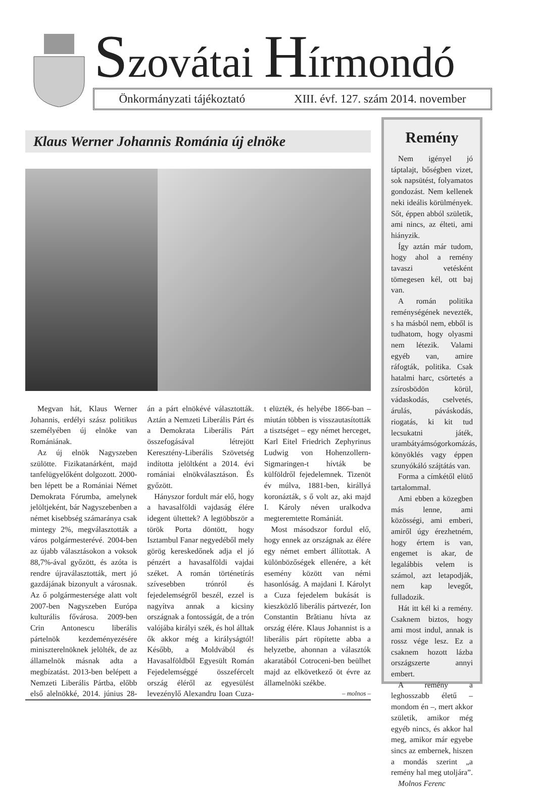Szovátai Hírmondó
Önkormányzati tájékoztató XIII. évf. 127. szám 2014. november
Klaus Werner Johannis Románia új elnöke
Megvan hát, Klaus Werner Johannis, erdélyi szász politikus személyében új elnöke van Romániának.
Az új elnök Nagyszeben szülötte. Fizikatanárként, majd tanfelügyelőként dolgozott. 2000-ben lépett be a Romániai Német Demokrata Fórumba, amelynek jelöltjeként, bár Nagyszebenben a német kisebbség számaránya csak mintegy 2%, megválasztották a város polgármesterévé. 2004-ben az újabb választásokon a voksok 88,7%-ával győzött, és azóta is rendre újraválasztották, mert jó gazdájának bizonyult a városnak. Az ő polgármestersége alatt volt 2007-ben Nagyszeben Európa kulturális fővárosa. 2009-ben Crin Antonescu liberális pártelnök kezdeményezésére miniszterelnöknek jelölték, de az államelnök másnak adta a megbízatást. 2013-ben belépett a Nemzeti Liberális Pártba, előbb első alelnökké, 2014. június 28-án a párt elnökévé választották. Aztán a Nemzeti Liberális Párt és a Demokrata Liberális Párt összefogásával létrejött Keresztény-Liberális Szövetség indította jelöltként a 2014. évi romániai elnökválasztáson. És győzött.
Hányszor fordult már elő, hogy a havasalföldi vajdaság élére idegent ültettek? A legtöbbször a török Porta döntött, hogy Isztambul Fanar negyedéből mely görög kereskedőnek adja el jó pénzért a havasalföldi vajdai széket. A román történetírás szívesebben trónról és fejedelemségről beszél, ezzel is nagyítva annak a kicsiny országnak a fontosságát, de a trón valójába királyi szék, és hol álltak ők akkor még a királyságtól! Később, a Moldvából és Havasalföldből Egyesült Román Fejedelemséggé összefércelt ország éléről az egyesülést levezénylő Alexandru Ioan Cuza-t elüzték, és helyébe 1866-ban – miután többen is visszautasították a tisztséget – egy német herceget, Karl Eitel Friedrich Zephyrinus Ludwig von Hohenzollern-Sigmaringen-t hívták be külföldről fejedelemnek. Tizenöt év múlva, 1881-ben, királlyá koronázták, s ő volt az, aki majd I. Károly néven uralkodva megteremtette Romániát.
Most másodszor fordul elő, hogy ennek az országnak az élére egy német embert állítottak. A különbözőségek ellenére, a két esemény között van némi hasonlóság. A majdani I. Károlyt a Cuza fejedelem bukását is kieszközlő liberális pártvezér, Ion Constantin Brătianu hívta az ország élére. Klaus Johannist is a liberális párt röpítette abba a helyzetbe, ahonnan a választók akaratából Cotroceni-ben beülhet majd az elkövetkező öt évre az államelnöki székbe.
– molnos –
Remény
Nem igényel jó táptalajt, bőségben vizet, sok napsütést, folyamatos gondozást. Nem kellenek neki ideális körülmények. Sőt, éppen abból születik, ami nincs, az élteti, ami hiányzik.
Így aztán már tudom, hogy ahol a remény tavaszi vetésként tömegesen kél, ott baj van.
A román politika reménységének nevezték, s ha másból nem, ebből is tudhatom, hogy olyasmi nem létezik. Valami egyéb van, amire ráfogták, politika. Csak hatalmi harc, csörtetés a zsírosbödön körül, vádaskodás, cselvetés, árulás, páváskodás, riogatás, ki kit tud lecsukatni játék, urambátyámsógorkomázás, könyöklés vagy éppen szunyókáló szájtátás van.
Forma a címkétől elütő tartalommal.
Ami ebben a közegben más lenne, ami közösségi, ami emberi, amiről úgy érezhetném, hogy értem is van, engemet is akar, de legalábbis velem is számol, azt letapodják, nem kap levegőt, fulladozik.
Hát itt kél ki a remény. Csaknem biztos, hogy ami most indul, annak is rossz vége lesz. Ez a csaknem hozott lázba országszerte annyi embert.
A remény a leghosszabb életű – mondom én –, mert akkor születik, amikor még egyéb nincs, és akkor hal meg, amikor már egyebe sincs az embernek, hiszen a mondás szerint „a remény hal meg utoljára”.
Molnos Ferenc